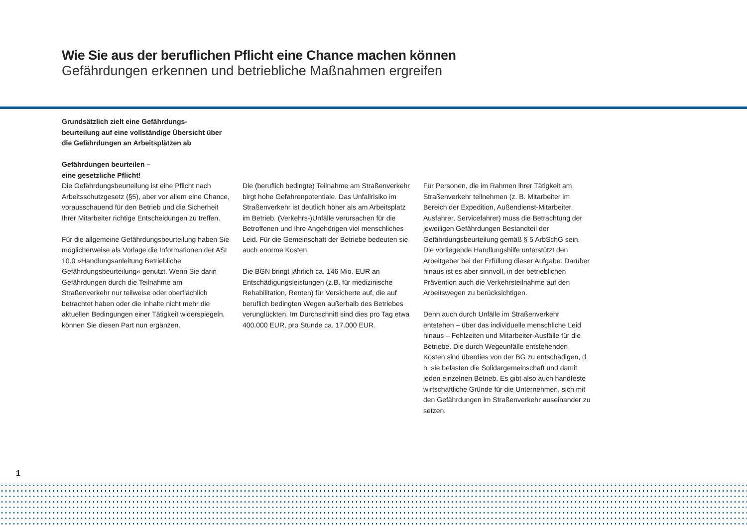Wie Sie aus der beruflichen Pflicht eine Chance machen können
Gefährdungen erkennen und betriebliche Maßnahmen ergreifen
Grundsätzlich zielt eine Gefährdungs-
beurteilung auf eine vollständige Übersicht über
die Gefährdungen an Arbeitsplätzen ab
Gefährdungen beurteilen –
eine gesetzliche Pflicht!
Die Gefährdungsbeurteilung ist eine Pflicht nach Arbeitsschutzgesetz (§5), aber vor allem eine Chance, vorausschauend für den Betrieb und die Sicherheit Ihrer Mitarbeiter richtige Entscheidungen zu treffen.
Für die allgemeine Gefährdungsbeurteilung haben Sie möglicherweise als Vorlage die Informationen der ASI 10.0 »Handlungsanleitung Betriebliche Gefährdungsbeurteilung« genutzt. Wenn Sie darin Gefährdungen durch die Teilnahme am Straßenverkehr nur teilweise oder oberflächlich betrachtet haben oder die Inhalte nicht mehr die aktuellen Bedingungen einer Tätigkeit widerspiegeln, können Sie diesen Part nun ergänzen.
Die (beruflich bedingte) Teilnahme am Straßenverkehr birgt hohe Gefahrenpotentiale. Das Unfallrisiko im Straßenverkehr ist deutlich höher als am Arbeitsplatz im Betrieb. (Verkehrs-)Unfälle verursachen für die Betroffenen und Ihre Angehörigen viel menschliches Leid. Für die Gemeinschaft der Betriebe bedeuten sie auch enorme Kosten.
Die BGN bringt jährlich ca. 146 Mio. EUR an Entschädigungsleistungen (z.B. für medizinische Rehabilitation, Renten) für Versicherte auf, die auf beruflich bedingten Wegen außerhalb des Betriebes verunglückten. Im Durchschnitt sind dies pro Tag etwa 400.000 EUR, pro Stunde ca. 17.000 EUR.
Für Personen, die im Rahmen ihrer Tätigkeit am Straßenverkehr teilnehmen (z. B. Mitarbeiter im Bereich der Expedition, Außendienst-Mitarbeiter, Ausfahrer, Servicefahrer) muss die Betrachtung der jeweiligen Gefährdungen Bestandteil der Gefährdungsbeurteilung gemäß § 5 ArbSchG sein. Die vorliegende Handlungshilfe unterstützt den Arbeitgeber bei der Erfüllung dieser Aufgabe. Darüber hinaus ist es aber sinnvoll, in der betrieblichen Prävention auch die Verkehrsteilnahme auf den Arbeitswegen zu berücksichtigen.
Denn auch durch Unfälle im Straßenverkehr entstehen – über das individuelle menschliche Leid hinaus – Fehlzeiten und Mitarbeiter-Ausfälle für die Betriebe. Die durch Wegeunfälle entstehenden Kosten sind überdies von der BG zu entschädigen, d. h. sie belasten die Solidargemeinschaft und damit jeden einzelnen Betrieb. Es gibt also auch handfeste wirtschaftliche Gründe für die Unternehmen, sich mit den Gefährdungen im Straßenverkehr auseinander zu setzen.
1